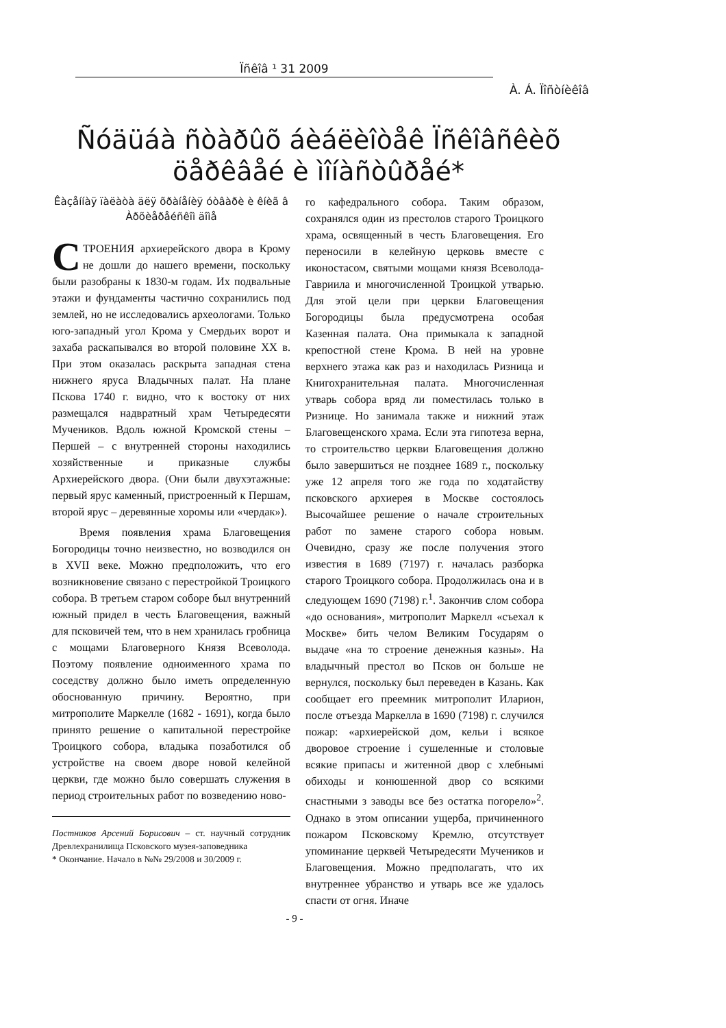Ïñêîâ ¹ 31 2009
À. Á. Ïîñòíèêîâ
Ñóäüáà ñòàðûõ áèáëèîòåê Ïñêîâñêèõ öåðêâåé è ìîíàñòûðåé*
Êàçåííàÿ ïàëàòà äëÿ õðàíåíèÿ óòâàðè è êíèã â Àðõèåðåéñêîì äîìå
СТРОЕНИЯ архиерейского двора в Крому не дошли до нашего времени, поскольку были разобраны к 1830-м годам. Их подвальные этажи и фундаменты частично сохранились под землей, но не исследовались археологами. Только юго-западный угол Крома у Смердьих ворот и захаба раскапывался во второй половине XX в. При этом оказалась раскрыта западная стена нижнего яруса Владычных палат. На плане Пскова 1740 г. видно, что к востоку от них размещался надвратный храм Четыредесяти Мучеников. Вдоль южной Кромской стены – Першей – с внутренней стороны находились хозяйственные и приказные службы Архиерейского двора. (Они были двухэтажные: первый ярус каменный, пристроенный к Першам, второй ярус – деревянные хоромы или «чердак»).
Время появления храма Благовещения Богородицы точно неизвестно, но возводился он в XVII веке. Можно предположить, что его возникновение связано с перестройкой Троицкого собора. В третьем старом соборе был внутренний южный придел в честь Благовещения, важный для псковичей тем, что в нем хранилась гробница с мощами Благоверного Князя Всеволода. Поэтому появление одноименного храма по соседству должно было иметь определенную обоснованную причину. Вероятно, при митрополите Маркелле (1682 - 1691), когда было принято решение о капитальной перестройке Троицкого собора, владыка позаботился об устройстве на своем дворе новой келейной церкви, где можно было совершать служения в период строительных работ по возведению ново-
Постников Арсений Борисович – ст. научный сотрудник Древлехранилища Псковского музея-заповедника
* Окончание. Начало в №№ 29/2008 и 30/2009 г.
го кафедрального собора. Таким образом, сохранялся один из престолов старого Троицкого храма, освященный в честь Благовещения. Его переносили в келейную церковь вместе с иконостасом, святыми мощами князя Всеволода-Гавриила и многочисленной Троицкой утварью. Для этой цели при церкви Благовещения Богородицы была предусмотрена особая Казенная палата. Она примыкала к западной крепостной стене Крома. В ней на уровне верхнего этажа как раз и находилась Ризница и Книгохранительная палата. Многочисленная утварь собора вряд ли поместилась только в Ризнице. Но занимала также и нижний этаж Благовещенского храма. Если эта гипотеза верна, то строительство церкви Благовещения должно было завершиться не позднее 1689 г., поскольку уже 12 апреля того же года по ходатайству псковского архиерея в Москве состоялось Высочайшее решение о начале строительных работ по замене старого собора новым. Очевидно, сразу же после получения этого известия в 1689 (7197) г. началась разборка старого Троицкого собора. Продолжилась она и в следующем 1690 (7198) г.<sup>1</sup>. Закончив слом собора «до основания», митрополит Маркелл «съехал к Москве» бить челом Великим Государям о выдаче «на то строение денежныя казны». На владычный престол во Псков он больше не вернулся, поскольку был переведен в Казань. Как сообщает его преемник митрополит Иларион, после отъезда Маркелла в 1690 (7198) г. случился пожар: «архиерейской дом, кельи і всякое дворовое строение і сушеленные и столовые всякие припасы и житенной двор с хлебнымі обиходы и конюшенной двор со всякими снастными з заводы все без остатка погорело»<sup>2</sup>. Однако в этом описании ущерба, причиненного пожаром Псковскому Кремлю, отсутствует упоминание церквей Четыредесяти Мучеников и Благовещения. Можно предполагать, что их внутреннее убранство и утварь все же удалось спасти от огня. Иначе
- 9 -